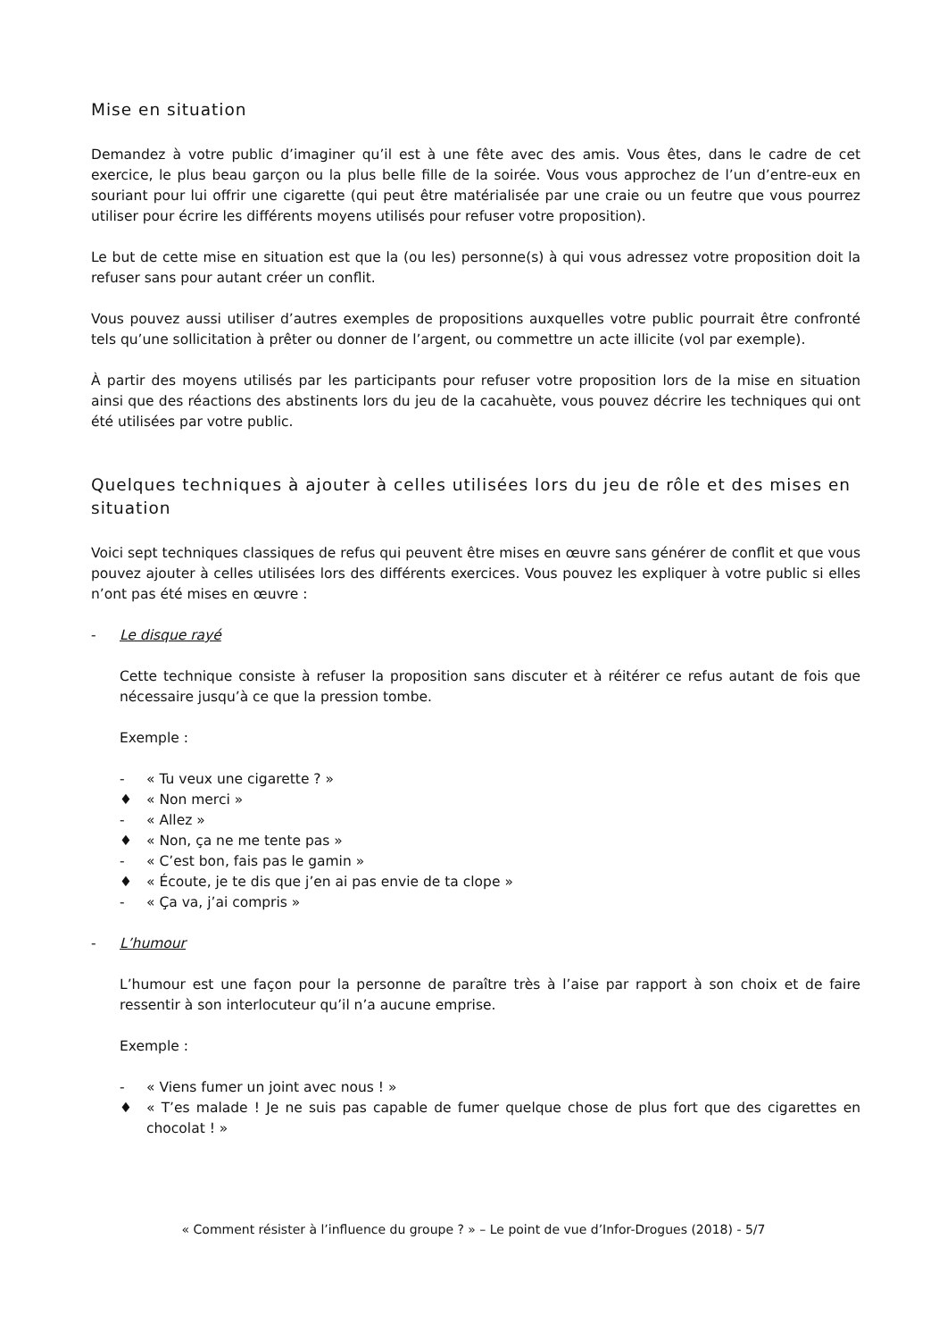Mise en situation
Demandez à votre public d’imaginer qu’il est à une fête avec des amis. Vous êtes, dans le cadre de cet exercice, le plus beau garçon ou la plus belle fille de la soirée. Vous vous approchez de l’un d’entre-eux en souriant pour lui offrir une cigarette (qui peut être matérialisée par une craie ou un feutre que vous pourrez utiliser pour écrire les différents moyens utilisés pour refuser votre proposition).
Le but de cette mise en situation est que la (ou les) personne(s) à qui vous adressez votre proposition doit la refuser sans pour autant créer un conflit.
Vous pouvez aussi utiliser d’autres exemples de propositions auxquelles votre public pourrait être confronté tels qu’une sollicitation à prêter ou donner de l’argent, ou commettre un acte illicite (vol par exemple).
À partir des moyens utilisés par les participants pour refuser votre proposition lors de la mise en situation ainsi que des réactions des abstinents lors du jeu de la cacahuète, vous pouvez décrire les techniques qui ont été utilisées par votre public.
Quelques techniques à ajouter à celles utilisées lors du jeu de rôle et des mises en situation
Voici sept techniques classiques de refus qui peuvent être mises en œuvre sans générer de conflit et que vous pouvez ajouter à celles utilisées lors des différents exercices. Vous pouvez les expliquer à votre public si elles n’ont pas été mises en œuvre :
- Le disque rayé
Cette technique consiste à refuser la proposition sans discuter et à réitérer ce refus autant de fois que nécessaire jusqu’à ce que la pression tombe.
Exemple :
- « Tu veux une cigarette ? »
♦ « Non merci »
- « Allez »
♦ « Non, ça ne me tente pas »
- « C’est bon, fais pas le gamin »
♦ « Écoute, je te dis que j’en ai pas envie de ta clope »
- « Ça va, j’ai compris »
- L’humour
L’humour est une façon pour la personne de paraître très à l’aise par rapport à son choix et de faire ressentir à son interlocuteur qu’il n’a aucune emprise.
Exemple :
- « Viens fumer un joint avec nous ! »
♦ « T’es malade ! Je ne suis pas capable de fumer quelque chose de plus fort que des cigarettes en chocolat ! »
« Comment résister à l’influence du groupe ? » – Le point de vue d’Infor-Drogues (2018) - 5/7